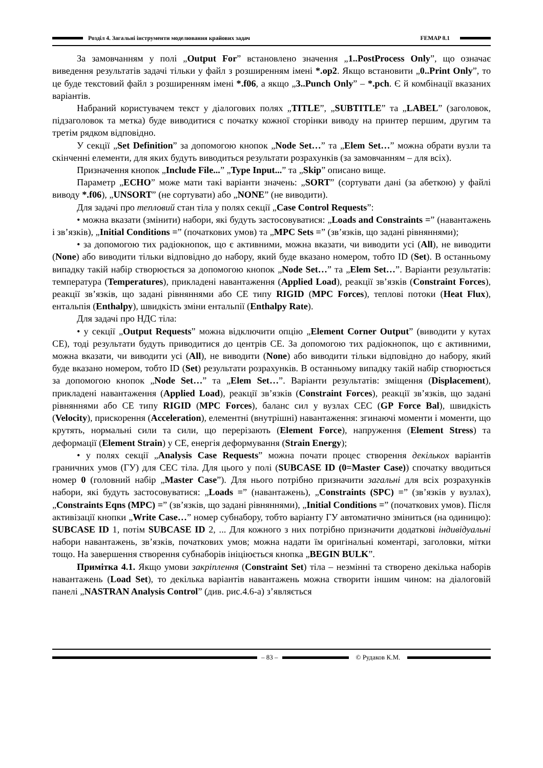Розділ 4. Загальні інструменти моделювання крайових задач FEMAP 8.1
За замовчанням у полі „Output For” встановлено значення „1..PostProcess Only”, що означає виведення результатів задачі тільки у файл з розширенням імені *.op2. Якщо встановити „0..Print Only”, то це буде текстовий файл з розширенням імені *.f06, а якщо „3..Punch Only” – *.pch. Є й комбінації вказаних варіантів.
Набраний користувачем текст у діалогових полях „TITLE”, „SUBTITLE” та „LABEL” (заголовок, підзаголовок та метка) буде виводитися с початку кожної сторінки виводу на принтер першим, другим та третім рядком відповідно.
У секції „Set Definition” за допомогою кнопок „Node Set…” та „Elem Set…” можна обрати вузли та скінченні елементи, для яких будуть виводиться результати розрахунків (за замовчанням – для всіх).
Призначення кнопок „Include File...” „Type Input...” та „Skip” описано вище.
Параметр „ECHO” може мати такі варіанти значень: „SORT” (сортувати дані (за абеткою) у файлі виводу *.f06), „UNSORT” (не сортувати) або „NONE” (не виводити).
Для задачі про тепловий стан тіла у полях секції „Case Control Requests”:
• можна вказати (змінити) набори, які будуть застосовуватися: „Loads and Constraints =” (навантажень і зв’язків), „Initial Conditions =” (початкових умов) та „MPC Sets =” (зв’язків, що задані рівняннями);
• за допомогою тих радіокнопок, що є активними, можна вказати, чи виводити усі (All), не виводити (None) або виводити тільки відповідно до набору, який буде вказано номером, тобто ID (Set). В останньому випадку такій набір створюється за допомогою кнопок „Node Set…” та „Elem Set…”. Варіанти результатів: температура (Temperatures), прикладені навантаження (Applied Load), реакції зв’язків (Constraint Forces), реакції зв’язків, що задані рівняннями або СЕ типу RIGID (MPC Forces), теплові потоки (Heat Flux), ентальпія (Enthalpy), швидкість зміни ентальпії (Enthalpy Rate).
Для задачі про НДС тіла:
• у секції „Output Requests” можна відключити опцію „Element Corner Output” (виводити у кутах СЕ), тоді результати будуть приводитися до центрів СЕ. За допомогою тих радіокнопок, що є активними, можна вказати, чи виводити усі (All), не виводити (None) або виводити тільки відповідно до набору, який буде вказано номером, тобто ID (Set) результати розрахунків. В останньому випадку такій набір створюється за допомогою кнопок „Node Set…” та „Elem Set…”. Варіанти результатів: зміщення (Displacement), прикладені навантаження (Applied Load), реакції зв’язків (Constraint Forces), реакції зв’язків, що задані рівняннями або СЕ типу RIGID (MPC Forces), баланс сил у вузлах СЕС (GP Force Bal), швидкість (Velocity), прискорення (Acceleration), елементні (внутрішні) навантаження: згинаючі моменти і моменти, що крутять, нормальні сили та сили, що перерізають (Element Force), напруження (Element Stress) та деформації (Element Strain) у СЕ, енергія деформування (Strain Energy);
• у полях секції „Analysis Case Requests” можна почати процес створення декількох варіантів граничних умов (ГУ) для СЕС тіла. Для цього у полі (SUBCASE ID (0=Master Case)) спочатку вводиться номер 0 (головний набір „Master Case”). Для нього потрібно призначити загальні для всіх розрахунків набори, які будуть застосовуватися: „Loads =” (навантажень), „Constraints (SPC) =” (зв’язків у вузлах), „Constraints Eqns (MPC) =” (зв’язків, що задані рівняннями), „Initial Conditions =” (початкових умов). Після активізації кнопки „Write Case…” номер субнабору, тобто варіанту ГУ автоматично зміниться (на одиницю): SUBCASE ID 1, потім SUBCASE ID 2, ... Для кожного з них потрібно призначити додаткові індивідуальні набори навантажень, зв’язків, початкових умов; можна надати їм оригінальні коментарі, заголовки, мітки тощо. На завершення створення субнаборів ініціюється кнопка „BEGIN BULK”.
Примітка 4.1. Якщо умови закріплення (Constraint Set) тіла – незмінні та створено декілька наборів навантажень (Load Set), то декілька варіантів навантажень можна створити іншим чином: на діалоговій панелі „NASTRAN Analysis Control” (див. рис.4.6-а) з’являється
– 83 – © Рудаков К.М.